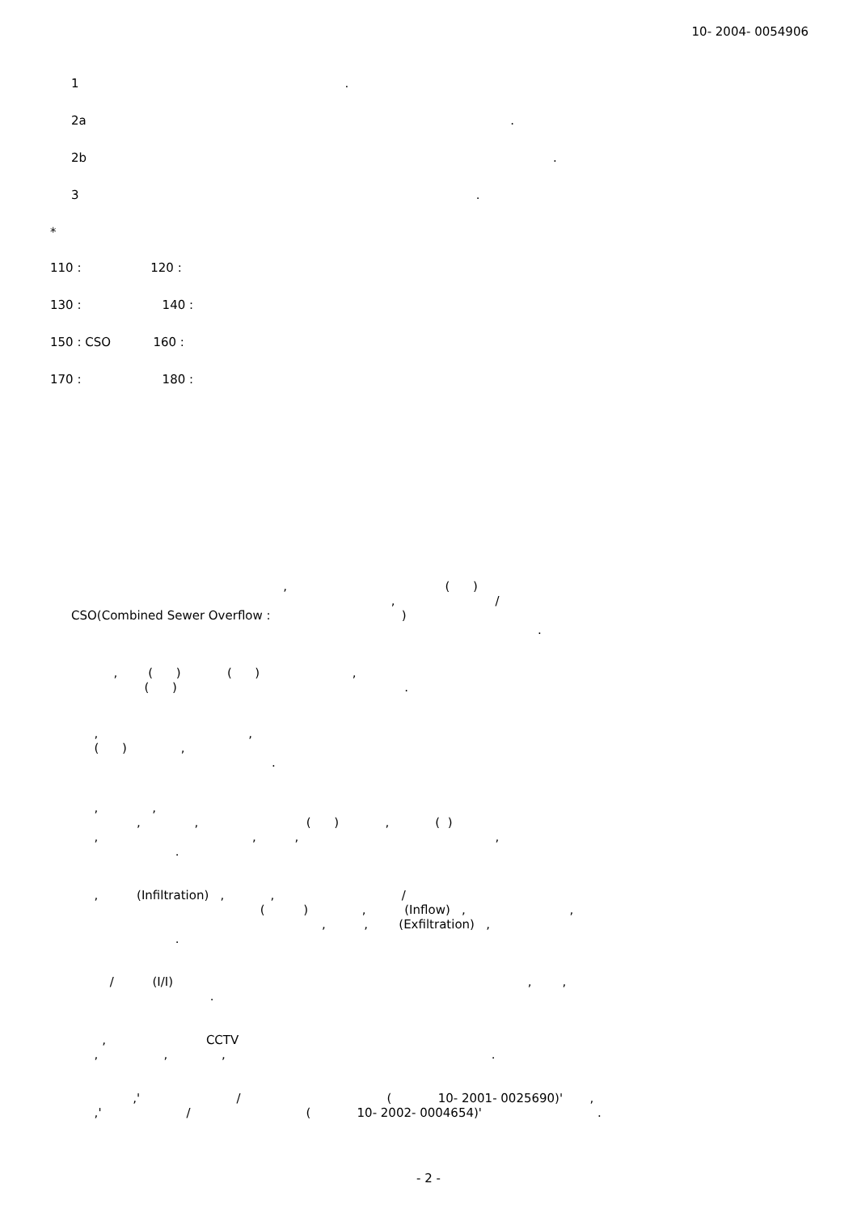10- 2004- 0054906
1 .
2a .
2b .
3 .
*
110 : 120 :
130 : 140 :
150 : CSO 160 :
170 : 180 :
, ( ) , / CSO(Combined Sewer Overflow : ) .
, ( ) ( ) , ( ) .
, , ( ) , .
, , , , ( ) , ( ) , , , , .
, (Infiltration) , , / ( ) , (Inflow) , , , , (Exfiltration) , .
/ (I/I) , , .
, CCTV , , , .
,' / ( 10- 2001- 0025690)' , ,' / ( 10- 2002- 0004654)' .
- 2 -